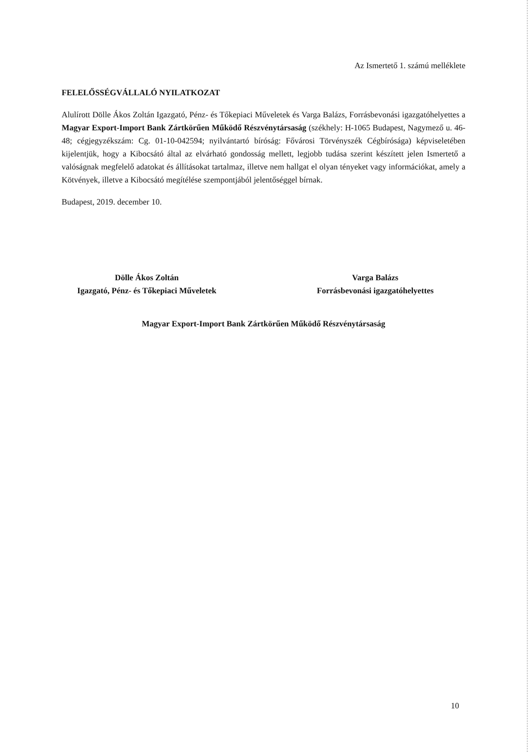Az Ismertető 1. számú melléklete
FELELŐSSÉGVÁLLALÓ NYILATKOZAT
Alulírott Dölle Ákos Zoltán Igazgató, Pénz- és Tőkepiaci Műveletek és Varga Balázs, Forrásbevonási igazgatóhelyettes a Magyar Export-Import Bank Zártkörűen Működő Részvénytársaság (székhely: H-1065 Budapest, Nagymező u. 46-48; cégjegyzékszám: Cg. 01-10-042594; nyilvántartó bíróság: Fővárosi Törvényszék Cégbírósága) képviseletében kijelentjük, hogy a Kibocsátó által az elvárható gondosság mellett, legjobb tudása szerint készített jelen Ismertető a valóságnak megfelelő adatokat és állításokat tartalmaz, illetve nem hallgat el olyan tényeket vagy információkat, amely a Kötvények, illetve a Kibocsátó megítélése szempontjából jelentőséggel bírnak.
Budapest, 2019. december 10.
Dölle Ákos Zoltán
Igazgató, Pénz- és Tőkepiaci Műveletek
Varga Balázs
Forrásbevonási igazgatóhelyettes
Magyar Export-Import Bank Zártkörűen Működő Részvénytársaság
10